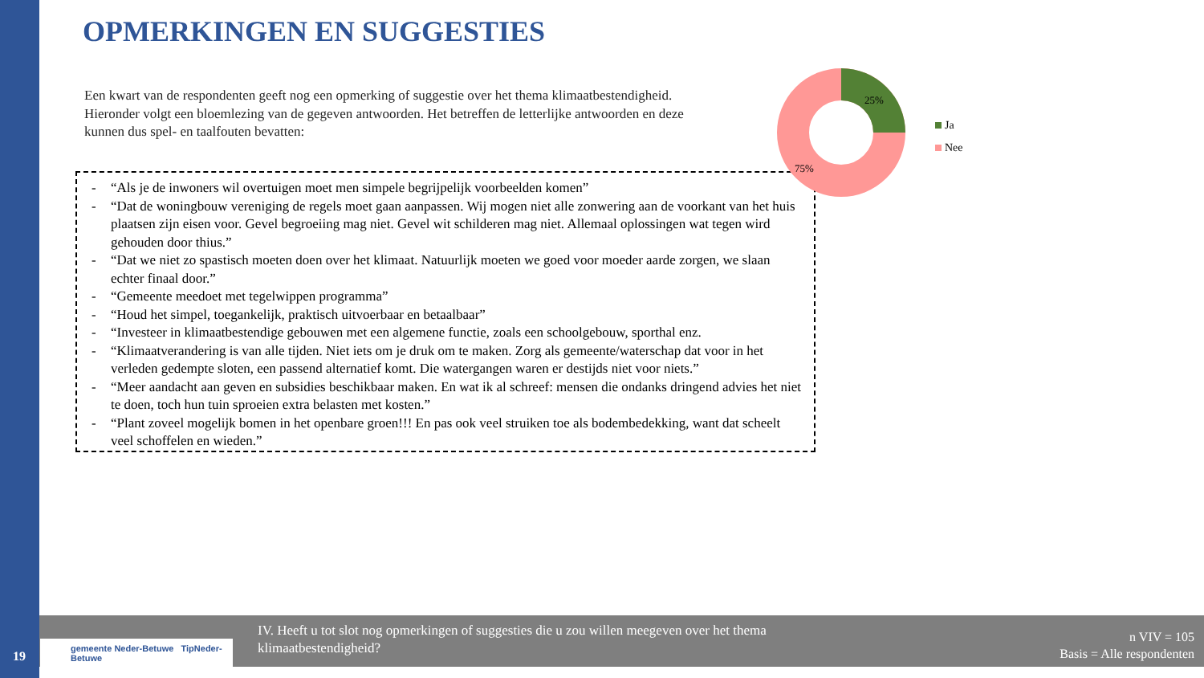OPMERKINGEN EN SUGGESTIES
Een kwart van de respondenten geeft nog een opmerking of suggestie over het thema klimaatbestendigheid. Hieronder volgt een bloemlezing van de gegeven antwoorden. Het betreffen de letterlijke antwoorden en deze kunnen dus spel- en taalfouten bevatten:
- “Als je de inwoners wil overtuigen moet men simpele begrijpelijk voorbeelden komen”
- “Dat de woningbouw vereniging de regels moet gaan aanpassen. Wij mogen niet alle zonwering aan de voorkant van het huis plaatsen zijn eisen voor. Gevel begroeiing mag niet. Gevel wit schilderen mag niet. Allemaal oplossingen wat tegen wird gehouden door thius.”
- “Dat we niet zo spastisch moeten doen over het klimaat. Natuurlijk moeten we goed voor moeder aarde zorgen, we slaan echter finaal door.”
- “Gemeente meedoet met tegelwippen programma”
- “Houd het simpel, toegankelijk, praktisch uitvoerbaar en betaalbaar”
- “Investeer in klimaatbestendige gebouwen met een algemene functie, zoals een schoolgebouw, sporthal enz.
- “Klimaatverandering is van alle tijden. Niet iets om je druk om te maken. Zorg als gemeente/waterschap dat voor in het verleden gedempte sloten, een passend alternatief komt. Die watergangen waren er destijds niet voor niets.”
- “Meer aandacht aan geven en subsidies beschikbaar maken. En wat ik al schreef: mensen die ondanks dringend advies het niet te doen, toch hun tuin sproeien extra belasten met kosten.”
- “Plant zoveel mogelijk bomen in het openbare groen!!! En pas ook veel struiken toe als bodembedekking, want dat scheelt veel schoffelen en wieden.”
25%
75%
Ja
Nee
IV. Heeft u tot slot nog opmerkingen of suggesties die u zou willen meegeven over het thema klimaatbestendigheid?
n VIV = 105
Basis = Alle respondenten
gemeente Neder-Betuwe TipNeder-Betuwe
19